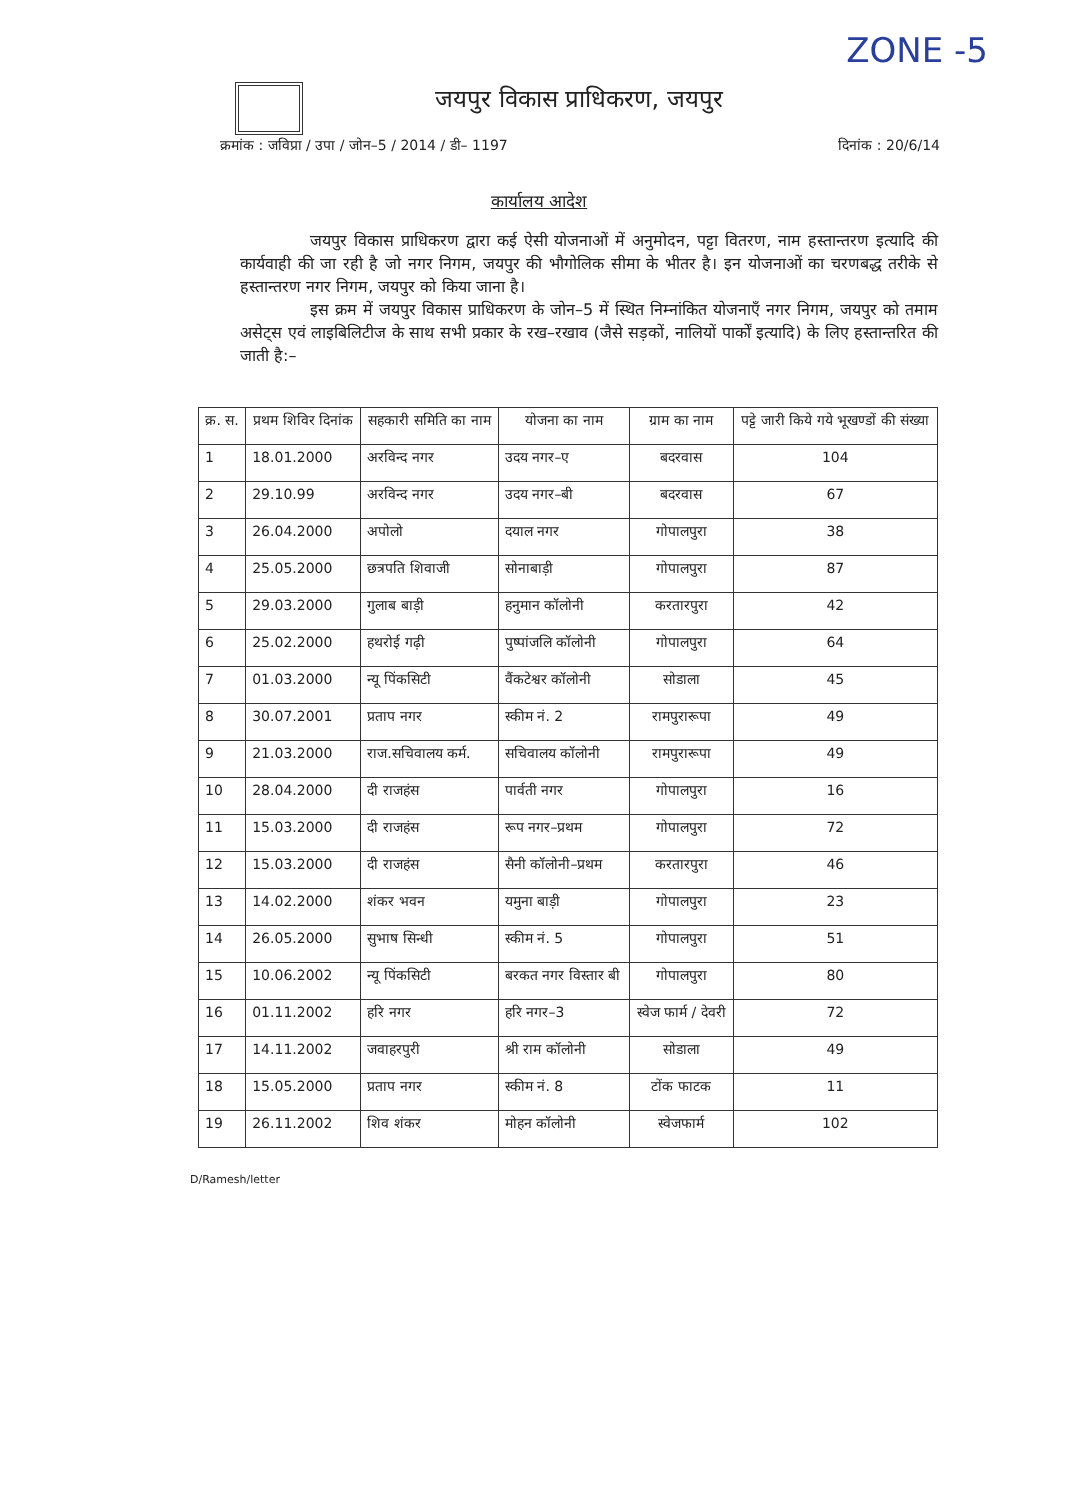ZONE -5
जयपुर विकास प्राधिकरण, जयपुर
क्रमांक : जविप्रा / उपा / जोन–5 / 2014 / डी– 1197 दिनांक : 20/6/14
कार्यालय आदेश
जयपुर विकास प्राधिकरण द्वारा कई ऐसी योजनाओं में अनुमोदन, पट्टा वितरण, नाम हस्तान्तरण इत्यादि की कार्यवाही की जा रही है जो नगर निगम, जयपुर की भौगोलिक सीमा के भीतर है। इन योजनाओं का चरणबद्ध तरीके से हस्तान्तरण नगर निगम, जयपुर को किया जाना है।
इस क्रम में जयपुर विकास प्राधिकरण के जोन–5 में स्थित निम्नांकित योजनाएँ नगर निगम, जयपुर को तमाम असेट्स एवं लाइबिलिटीज के साथ सभी प्रकार के रख–रखाव (जैसे सड़कों, नालियों पार्कों इत्यादि) के लिए हस्तान्तरित की जाती है:–
| क्र. स. | प्रथम शिविर दिनांक | सहकारी समिति का नाम | योजना का नाम | ग्राम का नाम | पट्टे जारी किये गये भूखण्डों की संख्या |
| --- | --- | --- | --- | --- | --- |
| 1 | 18.01.2000 | अरविन्द नगर | उदय नगर–ए | बदरवास | 104 |
| 2 | 29.10.99 | अरविन्द नगर | उदय नगर–बी | बदरवास | 67 |
| 3 | 26.04.2000 | अपोलो | दयाल नगर | गोपालपुरा | 38 |
| 4 | 25.05.2000 | छत्रपति शिवाजी | सोनाबाड़ी | गोपालपुरा | 87 |
| 5 | 29.03.2000 | गुलाब बाड़ी | हनुमान कॉलोनी | करतारपुरा | 42 |
| 6 | 25.02.2000 | हथरोई गढ़ी | पुष्पांजलि कॉलोनी | गोपालपुरा | 64 |
| 7 | 01.03.2000 | न्यू पिंकसिटी | वैंकटेश्वर कॉलोनी | सोडाला | 45 |
| 8 | 30.07.2001 | प्रताप नगर | स्कीम नं. 2 | रामपुरारूपा | 49 |
| 9 | 21.03.2000 | राज.सचिवालय कर्म. | सचिवालय कॉलोनी | रामपुरारूपा | 49 |
| 10 | 28.04.2000 | दी राजहंस | पार्वती नगर | गोपालपुरा | 16 |
| 11 | 15.03.2000 | दी राजहंस | रूप नगर–प्रथम | गोपालपुरा | 72 |
| 12 | 15.03.2000 | दी राजहंस | सैनी कॉलोनी–प्रथम | करतारपुरा | 46 |
| 13 | 14.02.2000 | शंकर भवन | यमुना बाड़ी | गोपालपुरा | 23 |
| 14 | 26.05.2000 | सुभाष सिन्धी | स्कीम नं. 5 | गोपालपुरा | 51 |
| 15 | 10.06.2002 | न्यू पिंकसिटी | बरकत नगर विस्तार बी | गोपालपुरा | 80 |
| 16 | 01.11.2002 | हरि नगर | हरि नगर–3 | स्वेज फार्म / देवरी | 72 |
| 17 | 14.11.2002 | जवाहरपुरी | श्री राम कॉलोनी | सोडाला | 49 |
| 18 | 15.05.2000 | प्रताप नगर | स्कीम नं. 8 | टोंक फाटक | 11 |
| 19 | 26.11.2002 | शिव शंकर | मोहन कॉलोनी | स्वेजफार्म | 102 |
D/Ramesh/letter